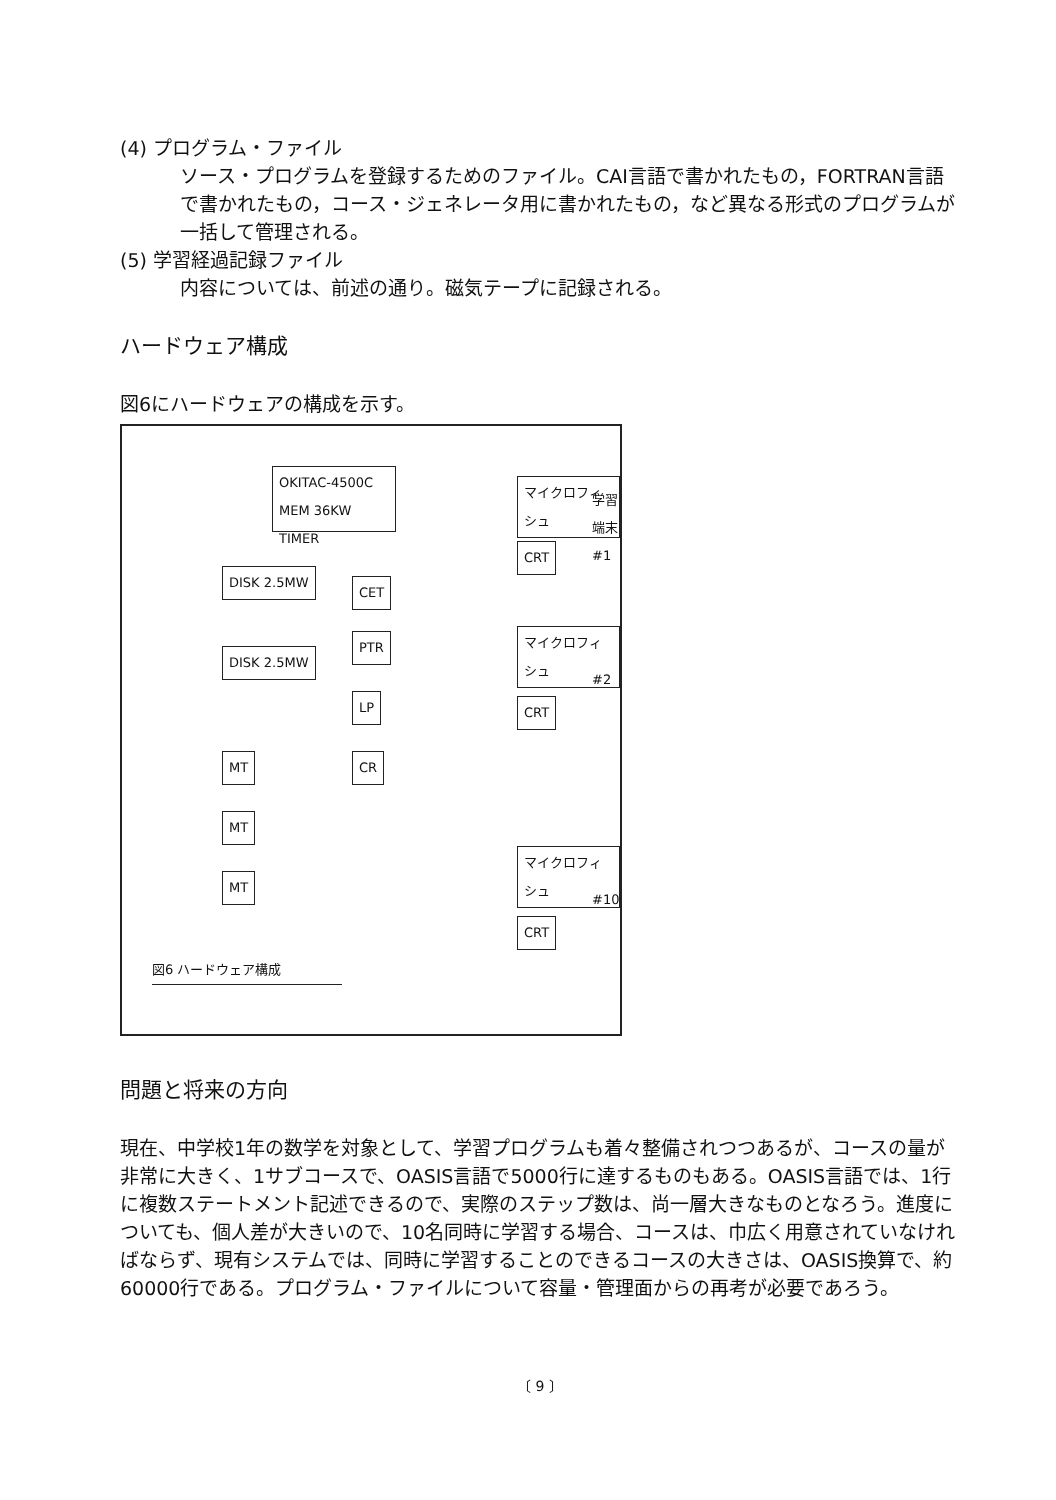(4) プログラム・ファイル
ソース・プログラムを登録するためのファイル。CAI言語で書かれたもの，FORTRAN言語で書かれたもの，コース・ジェネレータ用に書かれたもの，など異なる形式のプログラムが一括して管理される。
(5) 学習経過記録ファイル
内容については、前述の通り。磁気テープに記録される。
ハードウェア構成
図6にハードウェアの構成を示す。
OKITAC-4500C
MEM 36KW
TIMER
DISK 2.5MW
DISK 2.5MW
CET
PTR
LP
CR
MT
MT
MT
マイクロフィシュ
CRT
学習端末#1
マイクロフィシュ
CRT
#2
マイクロフィシュ
CRT
#10
図6 ハードウェア構成
問題と将来の方向
現在、中学校1年の数学を対象として、学習プログラムも着々整備されつつあるが、コースの量が非常に大きく、1サブコースで、OASIS言語で5000行に達するものもある。OASIS言語では、1行に複数ステートメント記述できるので、実際のステップ数は、尚一層大きなものとなろう。進度についても、個人差が大きいので、10名同時に学習する場合、コースは、巾広く用意されていなければならず、現有システムでは、同時に学習することのできるコースの大きさは、OASIS換算で、約60000行である。プログラム・ファイルについて容量・管理面からの再考が必要であろう。
〔 9 〕